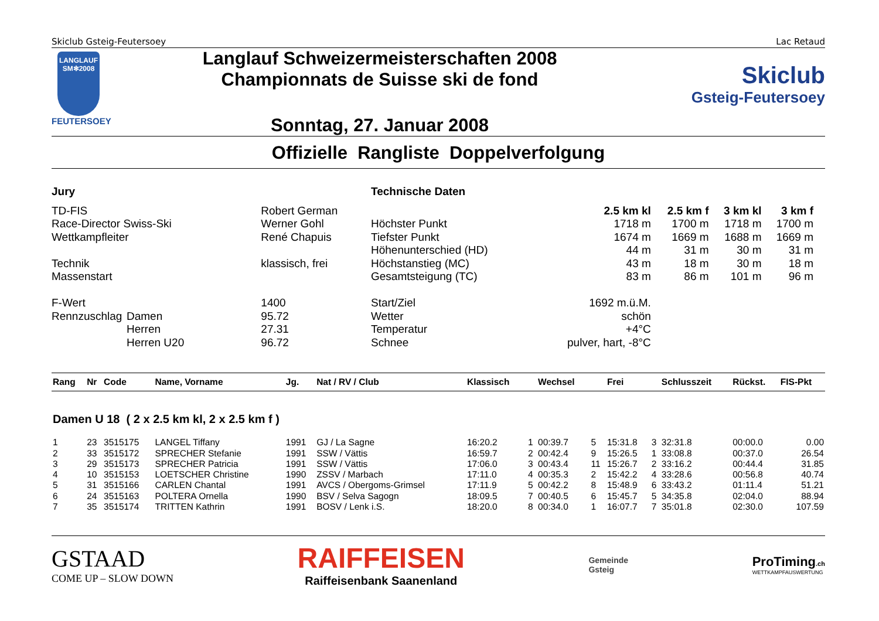Skiclub Gsteig-Feutersoey Lac Retaud
LANGLAUF
SM✻2008
FEUTERSOEY
Langlauf Schweizermeisterschaften 2008
Championnats de Suisse ski de fond
Sonntag, 27. Januar 2008
Skiclub
Gsteig-Feutersoey
Offizielle Rangliste Doppelverfolgung
| Jury | | |
| TD-FIS | | Robert German |
| Race-Director Swiss-Ski | | Werner Gohl |
| Wettkampfleiter | | René Chapuis |
| Technik | | klassisch, frei |
| Massenstart | | |
| F-Wert | | 1400 |
| Rennzuschlag | Damen | 95.72 |
| | Herren | 27.31 |
| | Herren U20 | 96.72 |
| Technische Daten | | | | |
| | 2.5 km kl | 2.5 km f | 3 km kl | 3 km f |
| Höchster Punkt | 1718 m | 1700 m | 1718 m | 1700 m |
| Tiefster Punkt | 1674 m | 1669 m | 1688 m | 1669 m |
| Höhenunterschied (HD) | 44 m | 31 m | 30 m | 31 m |
| Höchstanstieg (MC) | 43 m | 18 m | 30 m | 18 m |
| Gesamtsteigung (TC) | 83 m | 86 m | 101 m | 96 m |
| Start/Ziel | 1692 m.ü.M. | | | |
| Wetter | schön | | | |
| Temperatur | +4°C | | | |
| Schnee | pulver, hart, -8°C | | | |
| Rang | Nr | Code | Name, Vorname | Jg. | Nat / RV / Club | Klassisch | | Wechsel | | Frei | | Schlusszeit | Rückst. | FIS-Pkt |
| --- | --- | --- | --- | --- | --- | --- | --- | --- | --- | --- | --- | --- | --- | --- |
| Damen U 18 ( 2 x 2.5 km kl, 2 x 2.5 km f ) | | | | | | | | | | | | | | |
| 1 | 23 | 3515175 | LANGEL Tiffany | 1991 | GJ / La Sagne | 16:20.2 | 1 | 00:39.7 | 5 | 15:31.8 | 3 | 32:31.8 | 00:00.0 | 0.00 |
| 2 | 33 | 3515172 | SPRECHER Stefanie | 1991 | SSW / Vättis | 16:59.7 | 2 | 00:42.4 | 9 | 15:26.5 | 1 | 33:08.8 | 00:37.0 | 26.54 |
| 3 | 29 | 3515173 | SPRECHER Patricia | 1991 | SSW / Vättis | 17:06.0 | 3 | 00:43.4 | 11 | 15:26.7 | 2 | 33:16.2 | 00:44.4 | 31.85 |
| 4 | 10 | 3515153 | LOETSCHER Christine | 1990 | ZSSV / Marbach | 17:11.0 | 4 | 00:35.3 | 2 | 15:42.2 | 4 | 33:28.6 | 00:56.8 | 40.74 |
| 5 | 31 | 3515166 | CARLEN Chantal | 1991 | AVCS / Obergoms-Grimsel | 17:11.9 | 5 | 00:42.2 | 8 | 15:48.9 | 6 | 33:43.2 | 01:11.4 | 51.21 |
| 6 | 24 | 3515163 | POLTERA Ornella | 1990 | BSV / Selva Sagogn | 18:09.5 | 7 | 00:40.5 | 6 | 15:45.7 | 5 | 34:35.8 | 02:04.0 | 88.94 |
| 7 | 35 | 3515174 | TRITTEN Kathrin | 1991 | BOSV / Lenk i.S. | 18:20.0 | 8 | 00:34.0 | 1 | 16:07.7 | 7 | 35:01.8 | 02:30.0 | 107.59 |
GSTAAD
COME UP – SLOW DOWN
RAIFFEISEN
Raiffeisenbank Saanenland
Gemeinde
Gsteig
ProTiming.ch
WETTKAMPFAUSWERTUNG